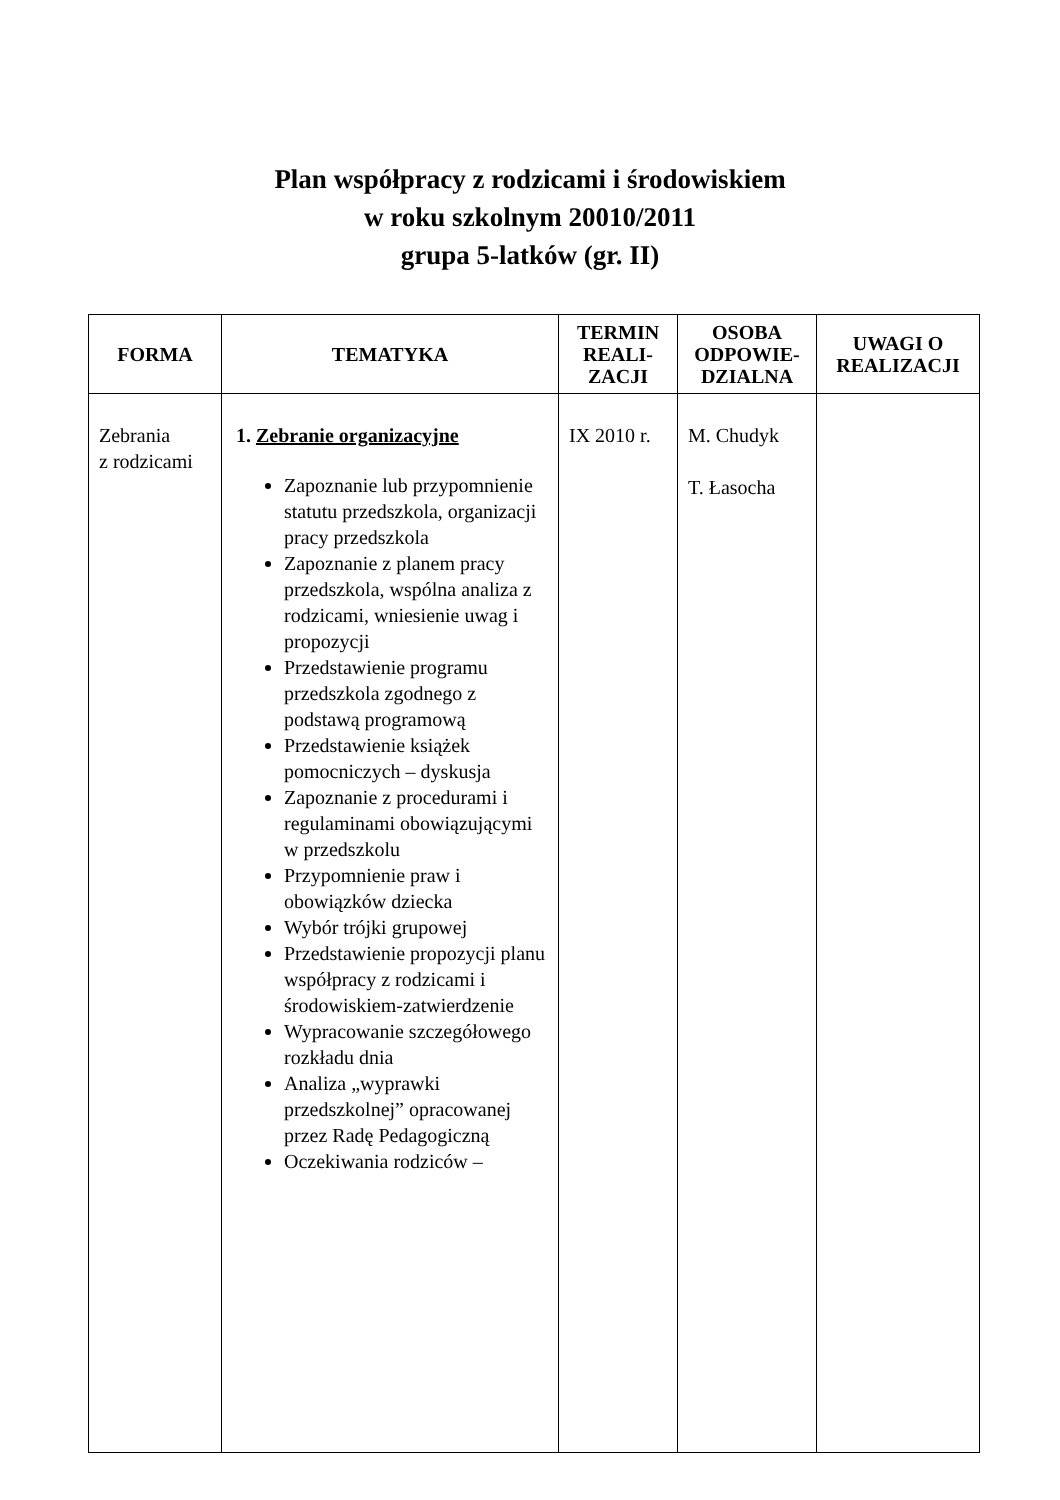Plan współpracy z rodzicami i środowiskiem
w roku szkolnym 20010/2011
grupa 5-latków (gr. II)
| FORMA | TEMATYKA | TERMIN REALI- ZACJI | OSOBA ODPOWIE- DZIALNA | UWAGI O REALIZACJI |
| --- | --- | --- | --- | --- |
| Zebrania z rodzicami | 1. Zebranie organizacyjne Zapoznanie lub przypomnienie statutu przedszkola, organizacji pracy przedszkola Zapoznanie z planem pracy przedszkola, wspólna analiza z rodzicami, wniesienie uwag i propozycji Przedstawienie programu przedszkola zgodnego z podstawą programową Przedstawienie książek pomocniczych – dyskusja Zapoznanie z procedurami i regulaminami obowiązującymi w przedszkolu Przypomnienie praw i obowiązków dziecka Wybór trójki grupowej Przedstawienie propozycji planu współpracy z rodzicami i środowiskiem-zatwierdzenie Wypracowanie szczegółowego rozkładu dnia Analiza „wyprawki przedszkolnej” opracowanej przez Radę Pedagogiczną Oczekiwania rodziców – | IX 2010 r. | M. Chudyk T. Łasocha | |